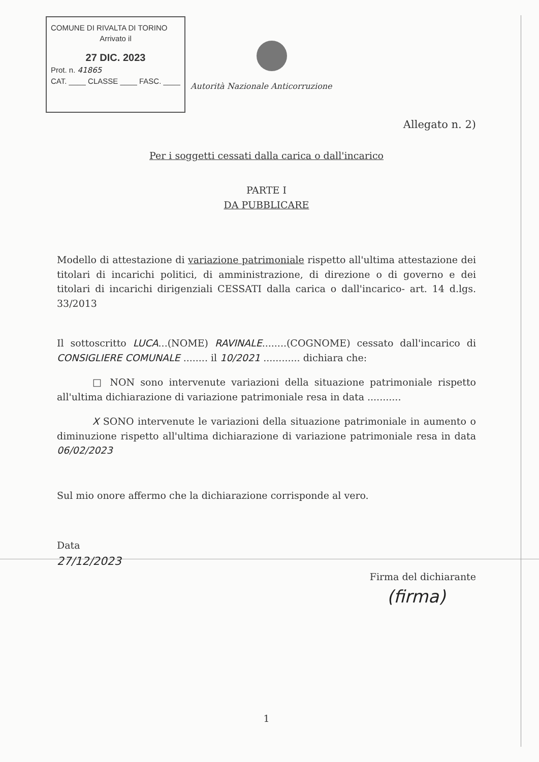COMUNE DI RIVALTA DI TORINO
Arrivato il
27 DIC. 2023
Prot. n. 41865
CAT. ____ CLASSE ____ FASC. ____
Autorità Nazionale Anticorruzione
Allegato n. 2)
Per i soggetti cessati dalla carica o dall'incarico
PARTE I
DA PUBBLICARE
Modello di attestazione di variazione patrimoniale rispetto all'ultima attestazione dei titolari di incarichi politici, di amministrazione, di direzione o di governo e dei titolari di incarichi dirigenziali CESSATI dalla carica o dall'incarico- art. 14 d.lgs. 33/2013
Il sottoscritto LUCA...(NOME) RAVINALE........(COGNOME) cessato dall'incarico di CONSIGLIERE COMUNALE ........ il 10/2021 ............ dichiara che:
□ NON sono intervenute variazioni della situazione patrimoniale rispetto all'ultima dichiarazione di variazione patrimoniale resa in data ...........
X SONO intervenute le variazioni della situazione patrimoniale in aumento o diminuzione rispetto all'ultima dichiarazione di variazione patrimoniale resa in data 06/02/2023
Sul mio onore affermo che la dichiarazione corrisponde al vero.
Data
27/12/2023
Firma del dichiarante
(firma)
1